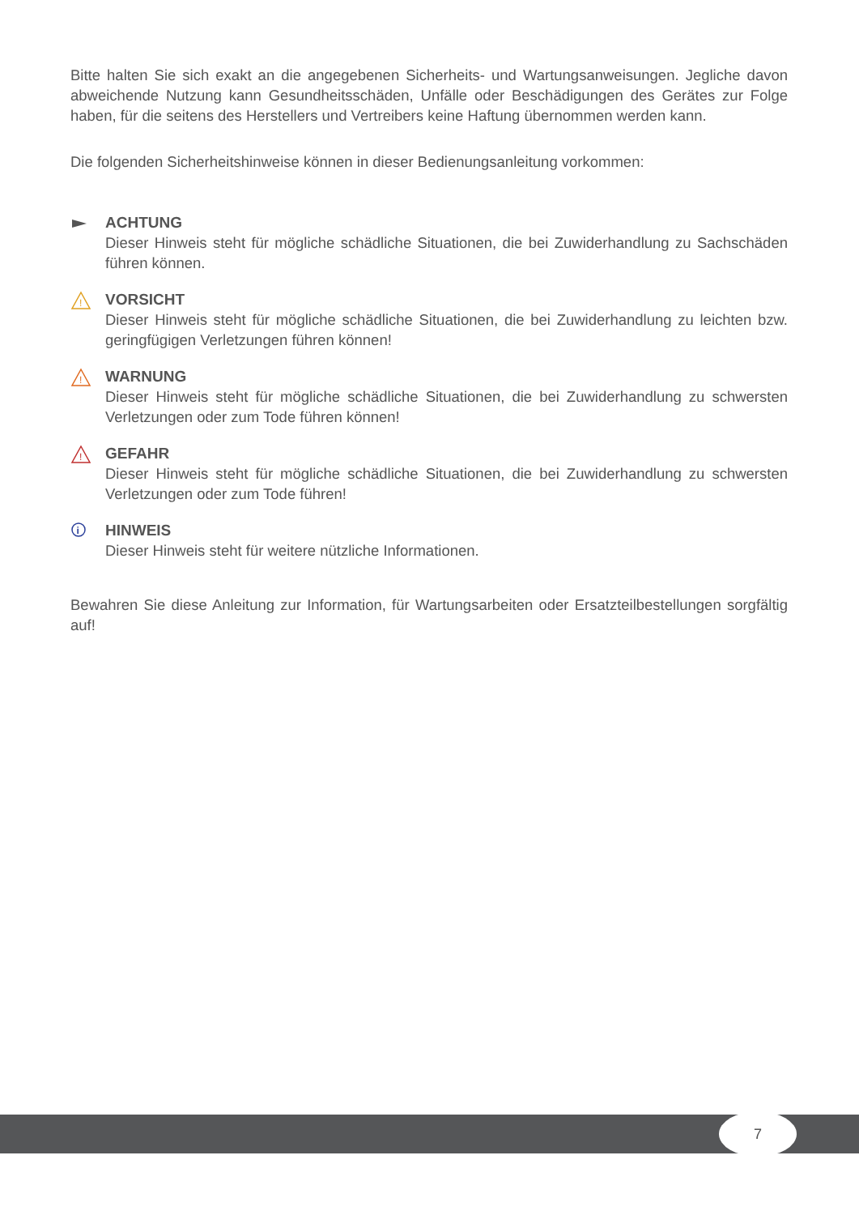Bitte halten Sie sich exakt an die angegebenen Sicherheits- und Wartungsanweisungen. Jegliche davon abweichende Nutzung kann Gesundheitsschäden, Unfälle oder Beschädigungen des Gerätes zur Folge haben, für die seitens des Herstellers und Vertreibers keine Haftung übernommen werden kann.
Die folgenden Sicherheitshinweise können in dieser Bedienungsanleitung vorkommen:
ACHTUNG
Dieser Hinweis steht für mögliche schädliche Situationen, die bei Zuwiderhandlung zu Sachschäden führen können.
!
VORSICHT
Dieser Hinweis steht für mögliche schädliche Situationen, die bei Zuwiderhandlung zu leichten bzw. geringfügigen Verletzungen führen können!
!
WARNUNG
Dieser Hinweis steht für mögliche schädliche Situationen, die bei Zuwiderhandlung zu schwersten Verletzungen oder zum Tode führen können!
!
GEFAHR
Dieser Hinweis steht für mögliche schädliche Situationen, die bei Zuwiderhandlung zu schwersten Verletzungen oder zum Tode führen!
i
HINWEIS
Dieser Hinweis steht für weitere nützliche Informationen.
Bewahren Sie diese Anleitung zur Information, für Wartungsarbeiten oder Ersatzteilbestellungen sorgfältig auf!
7